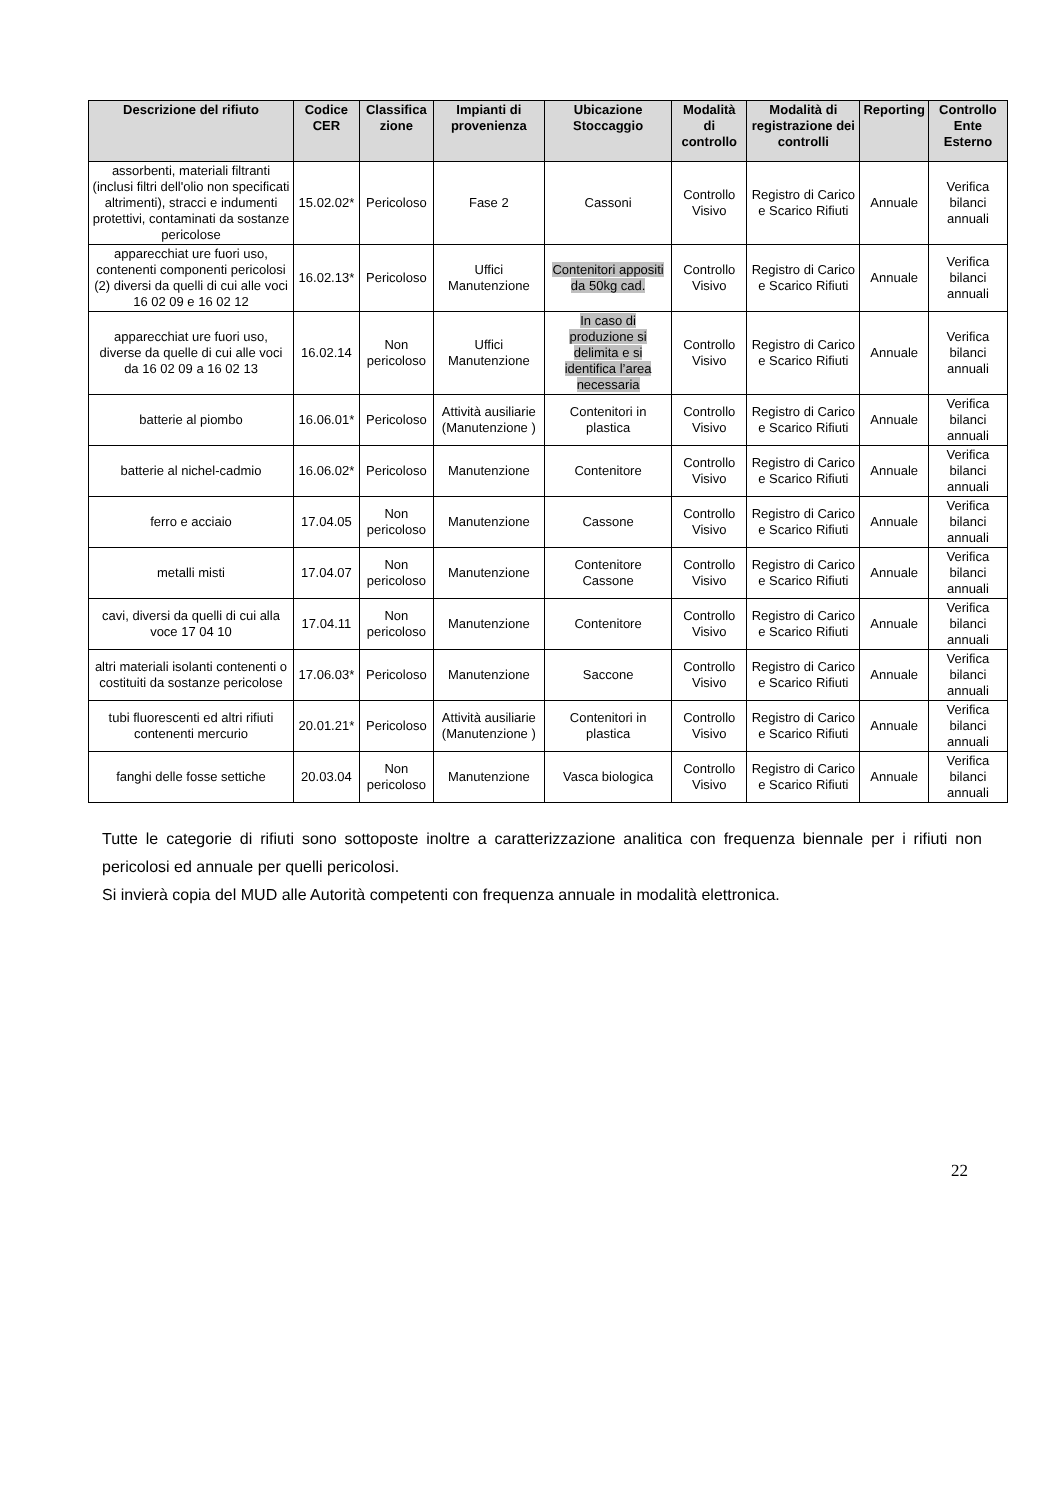| Descrizione del rifiuto | Codice CER | Classifica zione | Impianti di provenienza | Ubicazione Stoccaggio | Modalità di controllo | Modalità di registrazione dei controlli | Reporting | Controllo Ente Esterno |
| --- | --- | --- | --- | --- | --- | --- | --- | --- |
| assorbenti, materiali filtranti (inclusi filtri dell'olio non specificati altrimenti), stracci e indumenti protettivi, contaminati da sostanze pericolose | 15.02.02* | Pericoloso | Fase 2 | Cassoni | Controllo Visivo | Registro di Carico e Scarico Rifiuti | Annuale | Verifica bilanci annuali |
| apparecchiat ure fuori uso, contenenti componenti pericolosi (2) diversi da quelli di cui alle voci 16 02 09 e 16 02 12 | 16.02.13* | Pericoloso | Uffici Manutenzione | Contenitori appositi da 50kg cad. | Controllo Visivo | Registro di Carico e Scarico Rifiuti | Annuale | Verifica bilanci annuali |
| apparecchiat ure fuori uso, diverse da quelle di cui alle voci da 16 02 09 a 16 02 13 | 16.02.14 | Non pericoloso | Uffici Manutenzione | In caso di produzione si delimita e si identifica l’area necessaria | Controllo Visivo | Registro di Carico e Scarico Rifiuti | Annuale | Verifica bilanci annuali |
| batterie al piombo | 16.06.01* | Pericoloso | Attività ausiliarie (Manutenzione ) | Contenitori in plastica | Controllo Visivo | Registro di Carico e Scarico Rifiuti | Annuale | Verifica bilanci annuali |
| batterie al nichel-cadmio | 16.06.02* | Pericoloso | Manutenzione | Contenitore | Controllo Visivo | Registro di Carico e Scarico Rifiuti | Annuale | Verifica bilanci annuali |
| ferro e acciaio | 17.04.05 | Non pericoloso | Manutenzione | Cassone | Controllo Visivo | Registro di Carico e Scarico Rifiuti | Annuale | Verifica bilanci annuali |
| metalli misti | 17.04.07 | Non pericoloso | Manutenzione | Contenitore Cassone | Controllo Visivo | Registro di Carico e Scarico Rifiuti | Annuale | Verifica bilanci annuali |
| cavi, diversi da quelli di cui alla voce 17 04 10 | 17.04.11 | Non pericoloso | Manutenzione | Contenitore | Controllo Visivo | Registro di Carico e Scarico Rifiuti | Annuale | Verifica bilanci annuali |
| altri materiali isolanti contenenti o costituiti da sostanze pericolose | 17.06.03* | Pericoloso | Manutenzione | Saccone | Controllo Visivo | Registro di Carico e Scarico Rifiuti | Annuale | Verifica bilanci annuali |
| tubi fluorescenti ed altri rifiuti contenenti mercurio | 20.01.21* | Pericoloso | Attività ausiliarie (Manutenzione ) | Contenitori in plastica | Controllo Visivo | Registro di Carico e Scarico Rifiuti | Annuale | Verifica bilanci annuali |
| fanghi delle fosse settiche | 20.03.04 | Non pericoloso | Manutenzione | Vasca biologica | Controllo Visivo | Registro di Carico e Scarico Rifiuti | Annuale | Verifica bilanci annuali |
Tutte le categorie di rifiuti sono sottoposte inoltre a caratterizzazione analitica con frequenza biennale per i rifiuti non pericolosi ed annuale per quelli pericolosi.
Si invierà copia del MUD alle Autorità competenti con frequenza annuale in modalità elettronica.
22